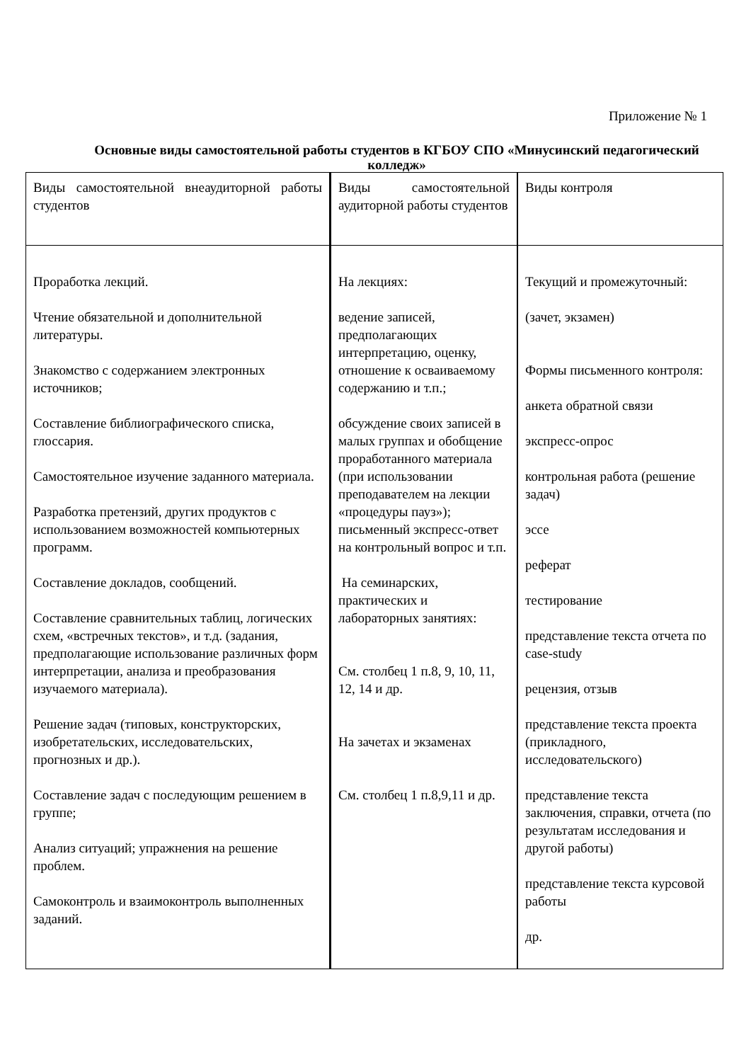Приложение № 1
Основные виды самостоятельной работы студентов в КГБОУ СПО «Минусинский педагогический колледж»
| Виды самостоятельной внеаудиторной работы студентов | Виды самостоятельной аудиторной работы студентов | Виды контроля |
| Проработка лекций. Чтение обязательной и дополнительной литературы. Знакомство с содержанием электронных источников; Составление библиографического списка, глоссария. Самостоятельное изучение заданного материала. Разработка претензий, других продуктов с использованием возможностей компьютерных программ. Составление докладов, сообщений. Составление сравнительных таблиц, логических схем, «встречных текстов», и т.д. (задания, предполагающие использование различных форм интерпретации, анализа и преобразования изучаемого материала). Решение задач (типовых, конструкторских, изобретательских, исследовательских, прогнозных и др.). Составление задач с последующим решением в группе; Анализ ситуаций; упражнения на решение проблем. Самоконтроль и взаимоконтроль выполненных заданий. | На лекциях: ведение записей, предполагающих интерпретацию, оценку, отношение к осваиваемому содержанию и т.п.; обсуждение своих записей в малых группах и обобщение проработанного материала (при использовании преподавателем на лекции «процедуры пауз»); письменный экспресс-ответ на контрольный вопрос и т.п. На семинарских, практических и лабораторных занятиях: См. столбец 1 п.8, 9, 10, 11, 12, 14 и др. На зачетах и экзаменах См. столбец 1 п.8,9,11 и др. | Текущий и промежуточный: (зачет, экзамен) Формы письменного контроля: анкета обратной связи экспресс-опрос контрольная работа (решение задач) эссе реферат тестирование представление текста отчета по case-study рецензия, отзыв представление текста проекта (прикладного, исследовательского) представление текста заключения, справки, отчета (по результатам исследования и другой работы) представление текста курсовой работы др. |